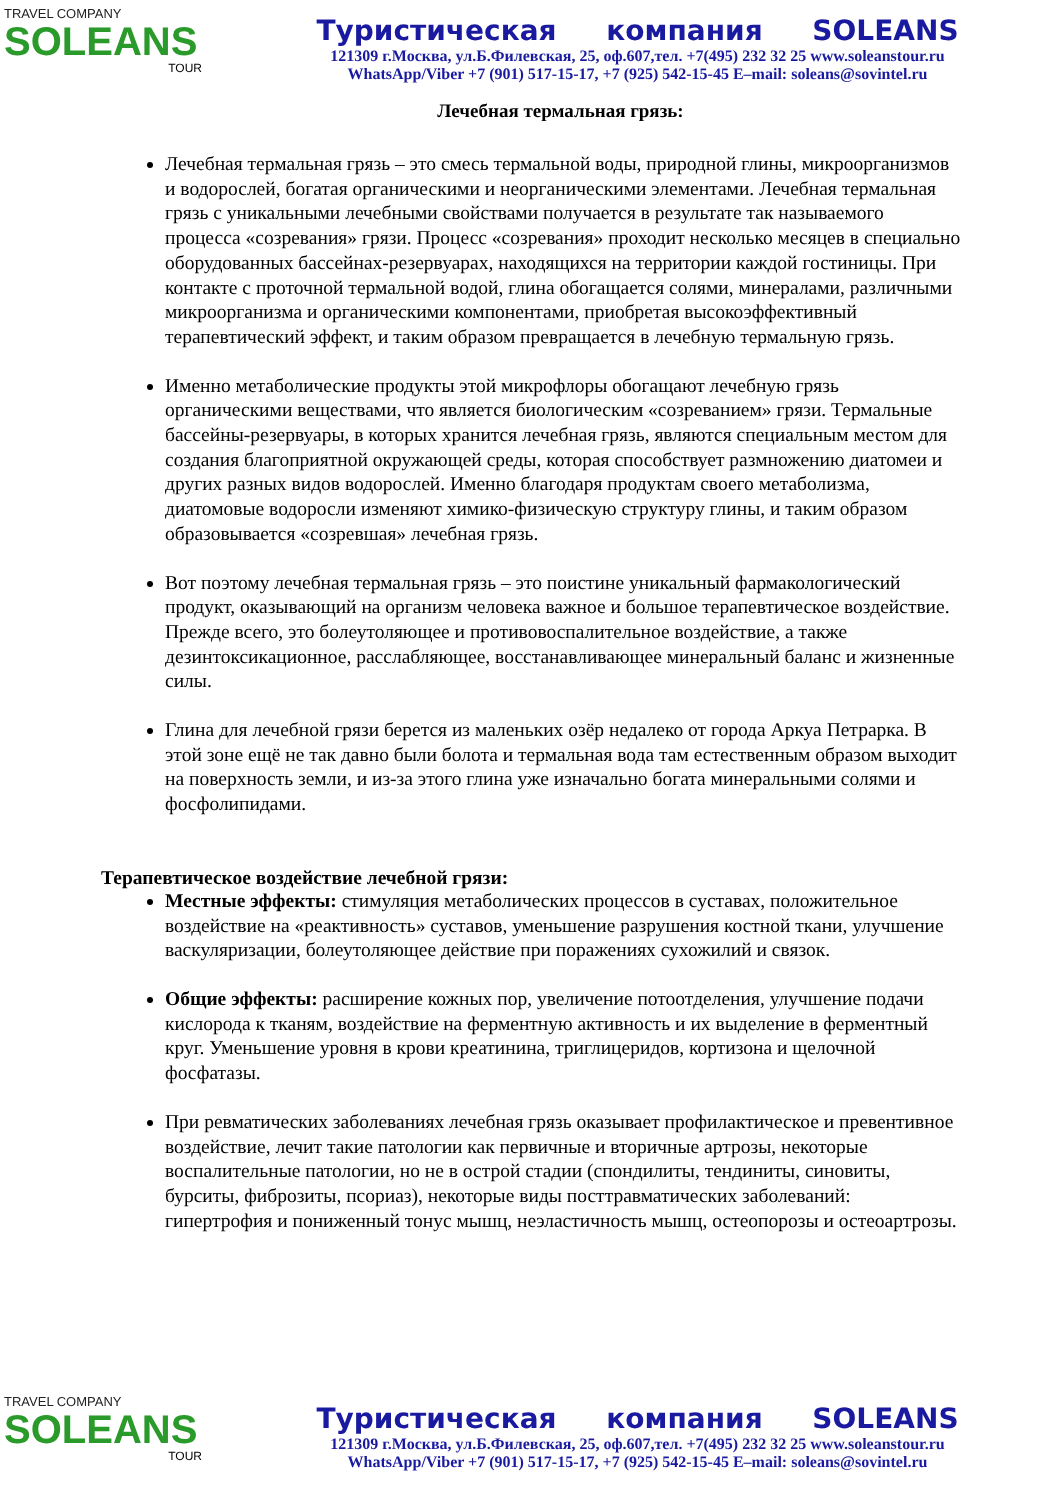TRAVEL COMPANY
SOLEANS
TOUR
Туристическая компания SOLEANS
121309 г.Москва, ул.Б.Филевская, 25, оф.607,тел. +7(495) 232 32 25 www.soleanstour.ru
WhatsApp/Viber +7 (901) 517-15-17, +7 (925) 542-15-45 E–mail: soleans@sovintel.ru
Лечебная термальная грязь:
Лечебная термальная грязь – это смесь термальной воды, природной глины, микроорганизмов и водорослей, богатая органическими и неорганическими элементами. Лечебная термальная грязь с уникальными лечебными свойствами получается в результате так называемого процесса «созревания» грязи. Процесс «созревания» проходит несколько месяцев в специально оборудованных бассейнах-резервуарах, находящихся на территории каждой гостиницы. При контакте с проточной термальной водой, глина обогащается солями, минералами, различными микроорганизма и органическими компонентами, приобретая высокоэффективный терапевтический эффект, и таким образом превращается в лечебную термальную грязь.
Именно метаболические продукты этой микрофлоры обогащают лечебную грязь органическими веществами, что является биологическим «созреванием» грязи. Термальные бассейны-резервуары, в которых хранится лечебная грязь, являются специальным местом для создания благоприятной окружающей среды, которая способствует размножению диатомеи и других разных видов водорослей. Именно благодаря продуктам своего метаболизма, диатомовые водоросли изменяют химико-физическую структуру глины, и таким образом образовывается «созревшая» лечебная грязь.
Вот поэтому лечебная термальная грязь – это поистине уникальный фармакологический продукт, оказывающий на организм человека важное и большое терапевтическое воздействие. Прежде всего, это болеутоляющее и противовоспалительное воздействие, а также дезинтоксикационное, расслабляющее, восстанавливающее минеральный баланс и жизненные силы.
Глина для лечебной грязи берется из маленьких озёр недалеко от города Аркуа Петрарка. В этой зоне ещё не так давно были болота и термальная вода там естественным образом выходит на поверхность земли, и из-за этого глина уже изначально богата минеральными солями и фосфолипидами.
Терапевтическое воздействие лечебной грязи:
Местные эффекты: стимуляция метаболических процессов в суставах, положительное воздействие на «реактивность» суставов, уменьшение разрушения костной ткани, улучшение васкуляризации, болеутоляющее действие при поражениях сухожилий и связок.
Общие эффекты: расширение кожных пор, увеличение потоотделения, улучшение подачи кислорода к тканям, воздействие на ферментную активность и их выделение в ферментный круг. Уменьшение уровня в крови креатинина, триглицеридов, кортизона и щелочной фосфатазы.
При ревматических заболеваниях лечебная грязь оказывает профилактическое и превентивное воздействие, лечит такие патологии как первичные и вторичные артрозы, некоторые воспалительные патологии, но не в острой стадии (спондилиты, тендиниты, синовиты, бурситы, фиброзиты, псориаз), некоторые виды посттравматических заболеваний: гипертрофия и пониженный тонус мышц, неэластичность мышц, остеопорозы и остеоартрозы.
TRAVEL COMPANY
SOLEANS
TOUR
Туристическая компания SOLEANS
121309 г.Москва, ул.Б.Филевская, 25, оф.607,тел. +7(495) 232 32 25 www.soleanstour.ru
WhatsApp/Viber +7 (901) 517-15-17, +7 (925) 542-15-45 E–mail: soleans@sovintel.ru